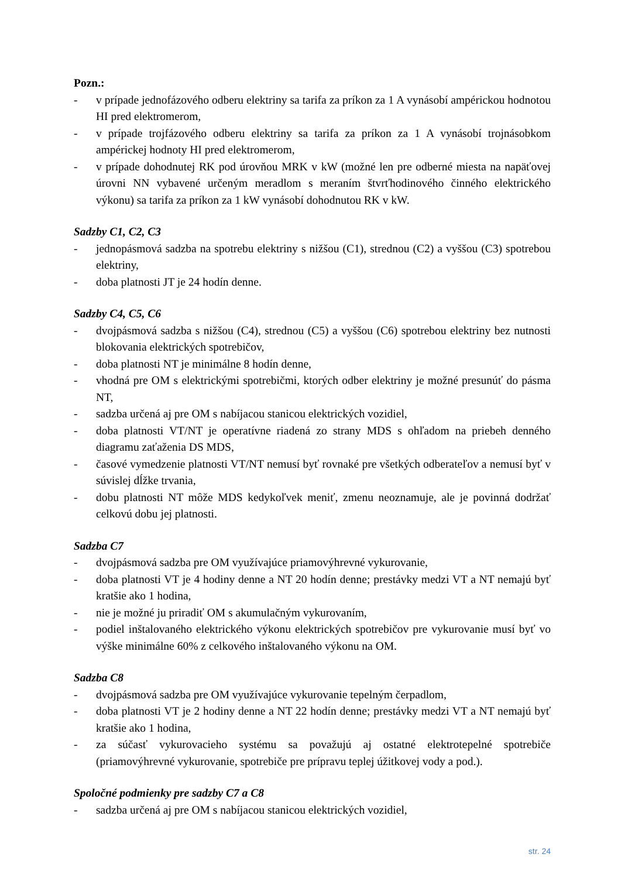Pozn.:
- v prípade jednofázového odberu elektriny sa tarifa za príkon za 1 A vynásobí ampérickou hodnotou HI pred elektromerom,
- v prípade trojfázového odberu elektriny sa tarifa za príkon za 1 A vynásobí trojnásobkom ampérickej hodnoty HI pred elektromerom,
- v prípade dohodnutej RK pod úrovňou MRK v kW (možné len pre odberné miesta na napäťovej úrovni NN vybavené určeným meradlom s meraním štvrťhodinového činného elektrického výkonu) sa tarifa za príkon za 1 kW vynásobí dohodnutou RK v kW.
Sadzby C1, C2, C3
- jednopásmová sadzba na spotrebu elektriny s nižšou (C1), strednou (C2) a vyššou (C3) spotrebou elektriny,
- doba platnosti JT je 24 hodín denne.
Sadzby C4, C5, C6
- dvojpásmová sadzba s nižšou (C4), strednou (C5) a vyššou (C6) spotrebou elektriny bez nutnosti blokovania elektrických spotrebičov,
- doba platnosti NT je minimálne 8 hodín denne,
- vhodná pre OM s elektrickými spotrebičmi, ktorých odber elektriny je možné presunúť do pásma NT,
- sadzba určená aj pre OM s nabíjacou stanicou elektrických vozidiel,
- doba platnosti VT/NT je operatívne riadená zo strany MDS s ohľadom na priebeh denného diagramu zaťaženia DS MDS,
- časové vymedzenie platnosti VT/NT nemusí byť rovnaké pre všetkých odberateľov a nemusí byť v súvislej dĺžke trvania,
- dobu platnosti NT môže MDS kedykoľvek meniť, zmenu neoznamuje, ale je povinná dodržať celkovú dobu jej platnosti.
Sadzba C7
- dvojpásmová sadzba pre OM využívajúce priamovýhrevné vykurovanie,
- doba platnosti VT je 4 hodiny denne a NT 20 hodín denne; prestávky medzi VT a NT nemajú byť kratšie ako 1 hodina,
- nie je možné ju priradiť OM s akumulačným vykurovaním,
- podiel inštalovaného elektrického výkonu elektrických spotrebičov pre vykurovanie musí byť vo výške minimálne 60% z celkového inštalovaného výkonu na OM.
Sadzba C8
- dvojpásmová sadzba pre OM využívajúce vykurovanie tepelným čerpadlom,
- doba platnosti VT je 2 hodiny denne a NT 22 hodín denne; prestávky medzi VT a NT nemajú byť kratšie ako 1 hodina,
- za súčasť vykurovacieho systému sa považujú aj ostatné elektrotepelné spotrebiče (priamovýhrevné vykurovanie, spotrebiče pre prípravu teplej úžitkovej vody a pod.).
Spoločné podmienky pre sadzby C7 a C8
- sadzba určená aj pre OM s nabíjacou stanicou elektrických vozidiel,
str. 24